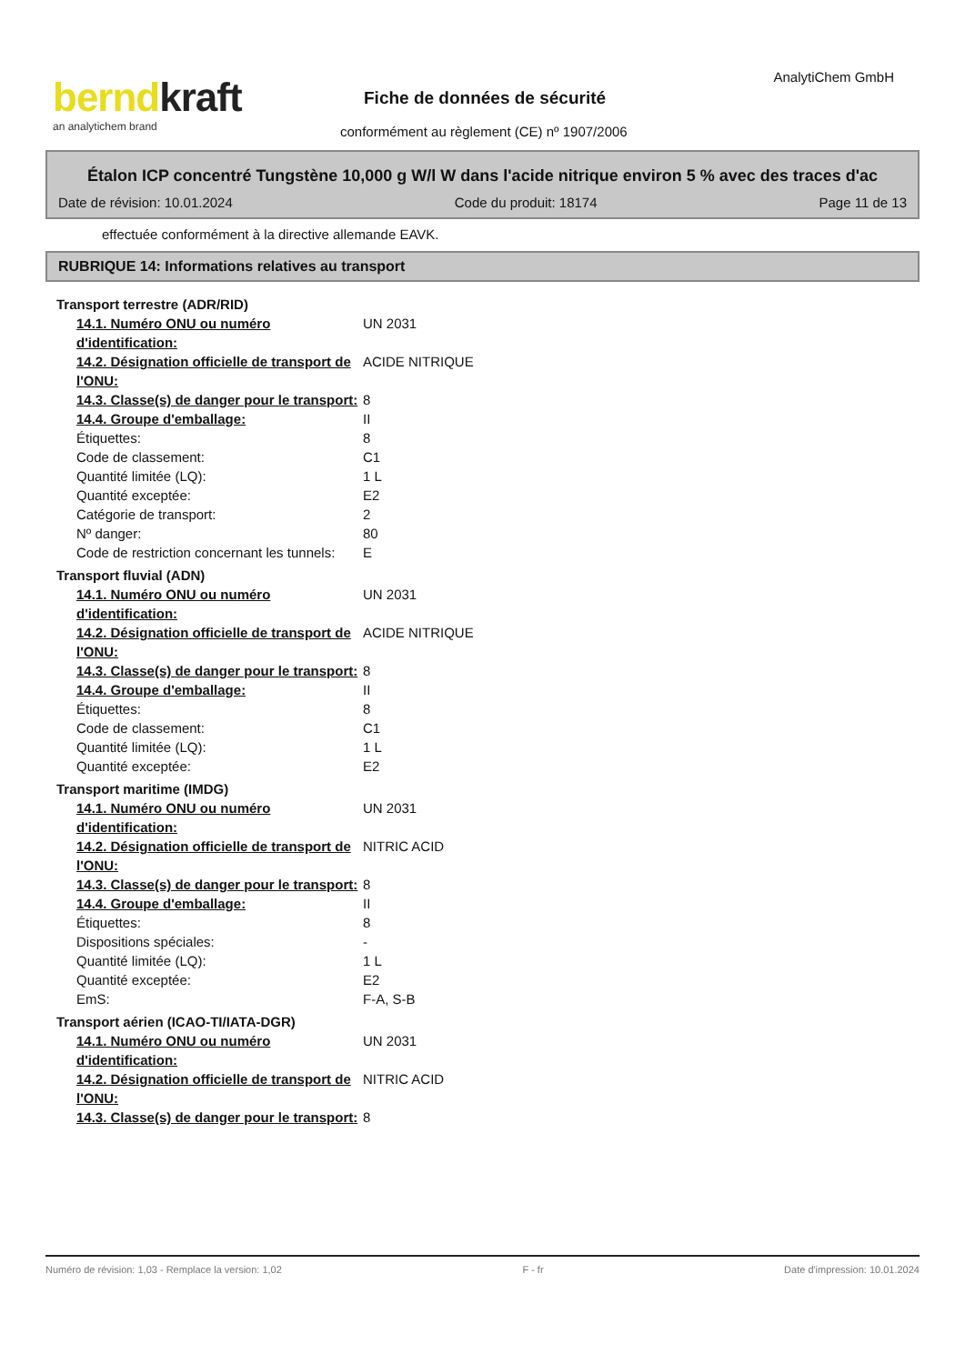berndkraft
an analytichem brand
Fiche de données de sécurité
AnalytiChem GmbH
conformément au règlement (CE) nº 1907/2006
Étalon ICP concentré Tungstène 10,000 g W/l W dans l'acide nitrique environ 5 % avec des traces d'ac
Date de révision: 10.01.2024 Code du produit: 18174 Page 11 de 13
effectuée conformément à la directive allemande EAVK.
RUBRIQUE 14: Informations relatives au transport
| Transport terrestre (ADR/RID) | |
| 14.1. Numéro ONU ou numéro d'identification: | UN 2031 |
| 14.2. Désignation officielle de transport de l'ONU: | ACIDE NITRIQUE |
| 14.3. Classe(s) de danger pour le transport: | 8 |
| 14.4. Groupe d'emballage: | II |
| Étiquettes: | 8 |
| Code de classement: | C1 |
| Quantité limitée (LQ): | 1 L |
| Quantité exceptée: | E2 |
| Catégorie de transport: | 2 |
| Nº danger: | 80 |
| Code de restriction concernant les tunnels: | E |
| Transport fluvial (ADN) | |
| 14.1. Numéro ONU ou numéro d'identification: | UN 2031 |
| 14.2. Désignation officielle de transport de l'ONU: | ACIDE NITRIQUE |
| 14.3. Classe(s) de danger pour le transport: | 8 |
| 14.4. Groupe d'emballage: | II |
| Étiquettes: | 8 |
| Code de classement: | C1 |
| Quantité limitée (LQ): | 1 L |
| Quantité exceptée: | E2 |
| Transport maritime (IMDG) | |
| 14.1. Numéro ONU ou numéro d'identification: | UN 2031 |
| 14.2. Désignation officielle de transport de l'ONU: | NITRIC ACID |
| 14.3. Classe(s) de danger pour le transport: | 8 |
| 14.4. Groupe d'emballage: | II |
| Étiquettes: | 8 |
| Dispositions spéciales: | - |
| Quantité limitée (LQ): | 1 L |
| Quantité exceptée: | E2 |
| EmS: | F-A, S-B |
| Transport aérien (ICAO-TI/IATA-DGR) | |
| 14.1. Numéro ONU ou numéro d'identification: | UN 2031 |
| 14.2. Désignation officielle de transport de l'ONU: | NITRIC ACID |
| 14.3. Classe(s) de danger pour le transport: | 8 |
Numéro de révision: 1,03 - Remplace la version: 1,02 F - fr Date d'impression: 10.01.2024